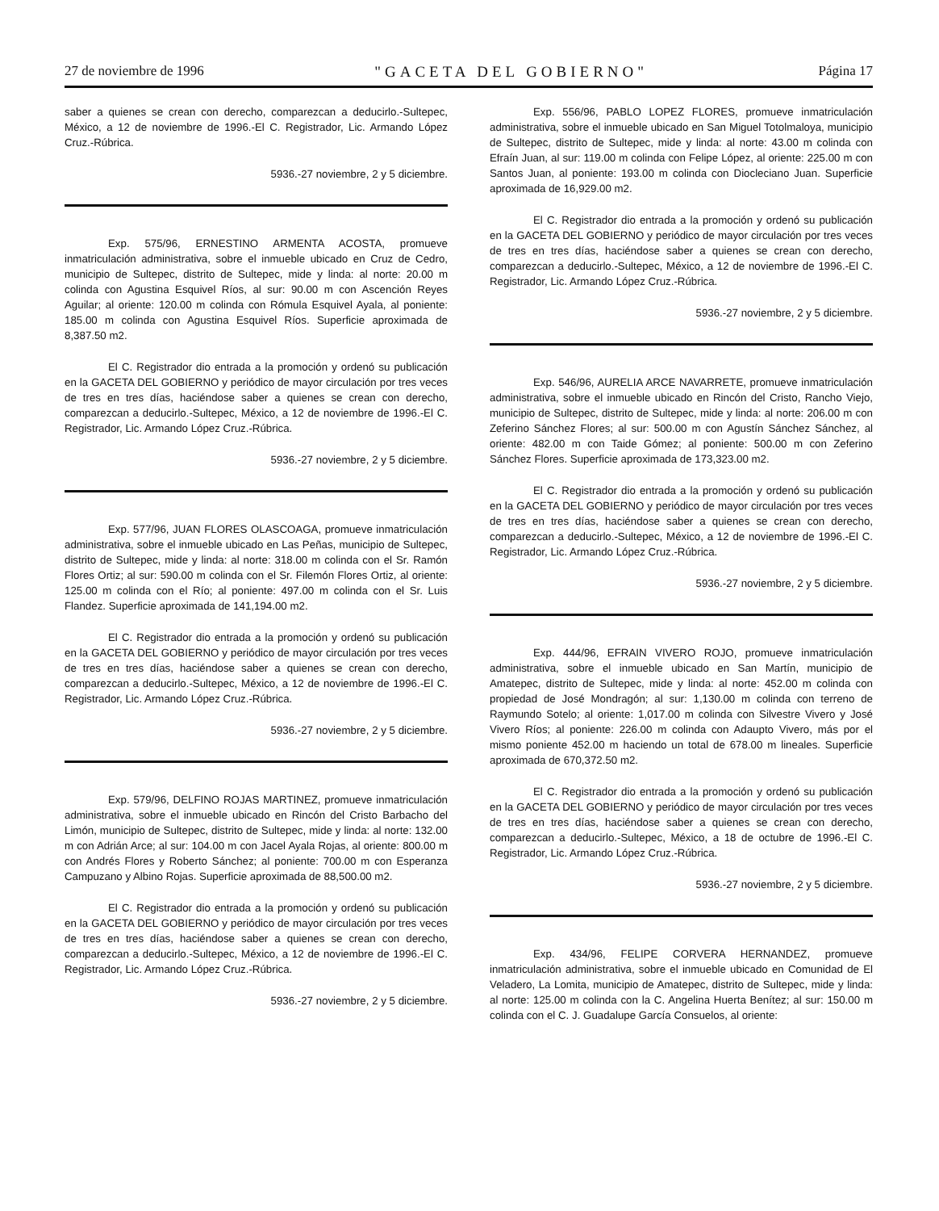27 de noviembre de 1996 "GACETA DEL GOBIERNO" Página 17
saber a quienes se crean con derecho, comparezcan a deducirlo.-Sultepec, México, a 12 de noviembre de 1996.-El C. Registrador, Lic. Armando López Cruz.-Rúbrica.
5936.-27 noviembre, 2 y 5 diciembre.
Exp. 575/96, ERNESTINO ARMENTA ACOSTA, promueve inmatriculación administrativa, sobre el inmueble ubicado en Cruz de Cedro, municipio de Sultepec, distrito de Sultepec, mide y linda: al norte: 20.00 m colinda con Agustina Esquivel Ríos, al sur: 90.00 m con Ascención Reyes Aguilar; al oriente: 120.00 m colinda con Rómula Esquivel Ayala, al poniente: 185.00 m colinda con Agustina Esquivel Ríos. Superficie aproximada de 8,387.50 m2.
El C. Registrador dio entrada a la promoción y ordenó su publicación en la GACETA DEL GOBIERNO y periódico de mayor circulación por tres veces de tres en tres días, haciéndose saber a quienes se crean con derecho, comparezcan a deducirlo.-Sultepec, México, a 12 de noviembre de 1996.-El C. Registrador, Lic. Armando López Cruz.-Rúbrica.
5936.-27 noviembre, 2 y 5 diciembre.
Exp. 577/96, JUAN FLORES OLASCOAGA, promueve inmatriculación administrativa, sobre el inmueble ubicado en Las Peñas, municipio de Sultepec, distrito de Sultepec, mide y linda: al norte: 318.00 m colinda con el Sr. Ramón Flores Ortiz; al sur: 590.00 m colinda con el Sr. Filemón Flores Ortiz, al oriente: 125.00 m colinda con el Río; al poniente: 497.00 m colinda con el Sr. Luis Flandez. Superficie aproximada de 141,194.00 m2.
El C. Registrador dio entrada a la promoción y ordenó su publicación en la GACETA DEL GOBIERNO y periódico de mayor circulación por tres veces de tres en tres días, haciéndose saber a quienes se crean con derecho, comparezcan a deducirlo.-Sultepec, México, a 12 de noviembre de 1996.-El C. Registrador, Lic. Armando López Cruz.-Rúbrica.
5936.-27 noviembre, 2 y 5 diciembre.
Exp. 579/96, DELFINO ROJAS MARTINEZ, promueve inmatriculación administrativa, sobre el inmueble ubicado en Rincón del Cristo Barbacho del Limón, municipio de Sultepec, distrito de Sultepec, mide y linda: al norte: 132.00 m con Adrián Arce; al sur: 104.00 m con Jacel Ayala Rojas, al oriente: 800.00 m con Andrés Flores y Roberto Sánchez; al poniente: 700.00 m con Esperanza Campuzano y Albino Rojas. Superficie aproximada de 88,500.00 m2.
El C. Registrador dio entrada a la promoción y ordenó su publicación en la GACETA DEL GOBIERNO y periódico de mayor circulación por tres veces de tres en tres días, haciéndose saber a quienes se crean con derecho, comparezcan a deducirlo.-Sultepec, México, a 12 de noviembre de 1996.-El C. Registrador, Lic. Armando López Cruz.-Rúbrica.
5936.-27 noviembre, 2 y 5 diciembre.
Exp. 556/96, PABLO LOPEZ FLORES, promueve inmatriculación administrativa, sobre el inmueble ubicado en San Miguel Totolmaloya, municipio de Sultepec, distrito de Sultepec, mide y linda: al norte: 43.00 m colinda con Efraín Juan, al sur: 119.00 m colinda con Felipe López, al oriente: 225.00 m con Santos Juan, al poniente: 193.00 m colinda con Diocleciano Juan. Superficie aproximada de 16,929.00 m2.
El C. Registrador dio entrada a la promoción y ordenó su publicación en la GACETA DEL GOBIERNO y periódico de mayor circulación por tres veces de tres en tres días, haciéndose saber a quienes se crean con derecho, comparezcan a deducirlo.-Sultepec, México, a 12 de noviembre de 1996.-El C. Registrador, Lic. Armando López Cruz.-Rúbrica.
5936.-27 noviembre, 2 y 5 diciembre.
Exp. 546/96, AURELIA ARCE NAVARRETE, promueve inmatriculación administrativa, sobre el inmueble ubicado en Rincón del Cristo, Rancho Viejo, municipio de Sultepec, distrito de Sultepec, mide y linda: al norte: 206.00 m con Zeferino Sánchez Flores; al sur: 500.00 m con Agustín Sánchez Sánchez, al oriente: 482.00 m con Taide Gómez; al poniente: 500.00 m con Zeferino Sánchez Flores. Superficie aproximada de 173,323.00 m2.
El C. Registrador dio entrada a la promoción y ordenó su publicación en la GACETA DEL GOBIERNO y periódico de mayor circulación por tres veces de tres en tres días, haciéndose saber a quienes se crean con derecho, comparezcan a deducirlo.-Sultepec, México, a 12 de noviembre de 1996.-El C. Registrador, Lic. Armando López Cruz.-Rúbrica.
5936.-27 noviembre, 2 y 5 diciembre.
Exp. 444/96, EFRAIN VIVERO ROJO, promueve inmatriculación administrativa, sobre el inmueble ubicado en San Martín, municipio de Amatepec, distrito de Sultepec, mide y linda: al norte: 452.00 m colinda con propiedad de José Mondragón; al sur: 1,130.00 m colinda con terreno de Raymundo Sotelo; al oriente: 1,017.00 m colinda con Silvestre Vivero y José Vivero Ríos; al poniente: 226.00 m colinda con Adaupto Vivero, más por el mismo poniente 452.00 m haciendo un total de 678.00 m lineales. Superficie aproximada de 670,372.50 m2.
El C. Registrador dio entrada a la promoción y ordenó su publicación en la GACETA DEL GOBIERNO y periódico de mayor circulación por tres veces de tres en tres días, haciéndose saber a quienes se crean con derecho, comparezcan a deducirlo.-Sultepec, México, a 18 de octubre de 1996.-El C. Registrador, Lic. Armando López Cruz.-Rúbrica.
5936.-27 noviembre, 2 y 5 diciembre.
Exp. 434/96, FELIPE CORVERA HERNANDEZ, promueve inmatriculación administrativa, sobre el inmueble ubicado en Comunidad de El Veladero, La Lomita, municipio de Amatepec, distrito de Sultepec, mide y linda: al norte: 125.00 m colinda con la C. Angelina Huerta Benítez; al sur: 150.00 m colinda con el C. J. Guadalupe García Consuelos, al oriente: